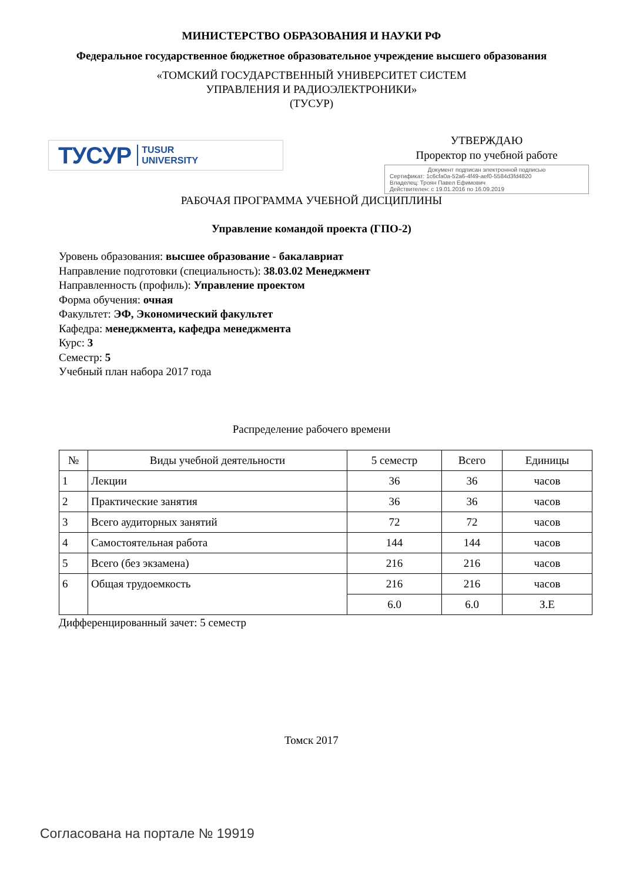МИНИСТЕРСТВО ОБРАЗОВАНИЯ И НАУКИ РФ
Федеральное государственное бюджетное образовательное учреждение высшего образования
«ТОМСКИЙ ГОСУДАРСТВЕННЫЙ УНИВЕРСИТЕТ СИСТЕМ
УПРАВЛЕНИЯ И РАДИОЭЛЕКТРОНИКИ»
(ТУСУР)
ТУСУР TUSUR
UNIVERSITY
УТВЕРЖДАЮ
Проректор по учебной работе
Документ подписан электронной подписью
Сертификат: 1c6cfa0a-52a6-4f49-aef0-5584d3fd4820
Владелец: Троян Павел Ефимович
Действителен: с 19.01.2016 по 16.09.2019
РАБОЧАЯ ПРОГРАММА УЧЕБНОЙ ДИСЦИПЛИНЫ
Управление командой проекта (ГПО-2)
Уровень образования: высшее образование - бакалавриат
Направление подготовки (специальность): 38.03.02 Менеджмент
Направленность (профиль): Управление проектом
Форма обучения: очная
Факультет: ЭФ, Экономический факультет
Кафедра: менеджмента, кафедра менеджмента
Курс: 3
Семестр: 5
Учебный план набора 2017 года
Распределение рабочего времени
| № | Виды учебной деятельности | 5 семестр | Всего | Единицы |
| --- | --- | --- | --- | --- |
| 1 | Лекции | 36 | 36 | часов |
| 2 | Практические занятия | 36 | 36 | часов |
| 3 | Всего аудиторных занятий | 72 | 72 | часов |
| 4 | Самостоятельная работа | 144 | 144 | часов |
| 5 | Всего (без экзамена) | 216 | 216 | часов |
| 6 | Общая трудоемкость | 216 | 216 | часов |
| | | 6.0 | 6.0 | З.Е |
Дифференцированный зачет: 5 семестр
Томск 2017
Согласована на портале № 19919